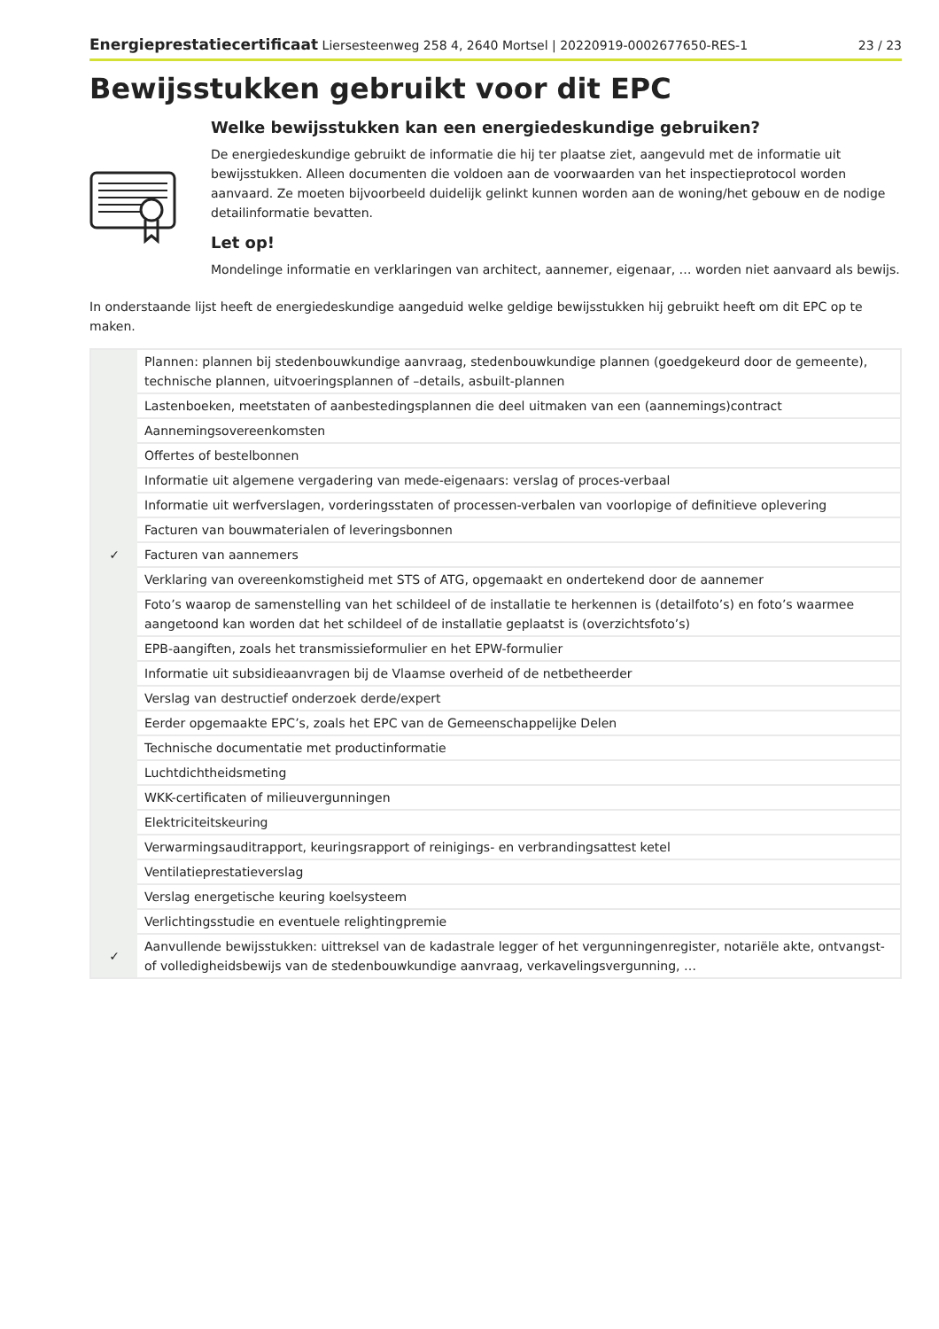Energieprestatiecertificaat Liersesteenweg 258 4, 2640 Mortsel | 20220919-0002677650-RES-1 23 / 23
Bewijsstukken gebruikt voor dit EPC
Welke bewijsstukken kan een energiedeskundige gebruiken?
De energiedeskundige gebruikt de informatie die hij ter plaatse ziet, aangevuld met de informatie uit bewijsstukken. Alleen documenten die voldoen aan de voorwaarden van het inspectieprotocol worden aanvaard. Ze moeten bijvoorbeeld duidelijk gelinkt kunnen worden aan de woning/het gebouw en de nodige detailinformatie bevatten.
Let op!
Mondelinge informatie en verklaringen van architect, aannemer, eigenaar, … worden niet aanvaard als bewijs.
In onderstaande lijst heeft de energiedeskundige aangeduid welke geldige bewijsstukken hij gebruikt heeft om dit EPC op te maken.
| | Plannen: plannen bij stedenbouwkundige aanvraag, stedenbouwkundige plannen (goedgekeurd door de gemeente), technische plannen, uitvoeringsplannen of –details, asbuilt-plannen |
| | Lastenboeken, meetstaten of aanbestedingsplannen die deel uitmaken van een (aannemings)contract |
| | Aannemingsovereenkomsten |
| | Offertes of bestelbonnen |
| | Informatie uit algemene vergadering van mede-eigenaars: verslag of proces-verbaal |
| | Informatie uit werfverslagen, vorderingsstaten of processen-verbalen van voorlopige of definitieve oplevering |
| | Facturen van bouwmaterialen of leveringsbonnen |
| ✓ | Facturen van aannemers |
| | Verklaring van overeenkomstigheid met STS of ATG, opgemaakt en ondertekend door de aannemer |
| | Foto’s waarop de samenstelling van het schildeel of de installatie te herkennen is (detailfoto’s) en foto’s waarmee aangetoond kan worden dat het schildeel of de installatie geplaatst is (overzichtsfoto’s) |
| | EPB-aangiften, zoals het transmissieformulier en het EPW-formulier |
| | Informatie uit subsidieaanvragen bij de Vlaamse overheid of de netbetheerder |
| | Verslag van destructief onderzoek derde/expert |
| | Eerder opgemaakte EPC’s, zoals het EPC van de Gemeenschappelijke Delen |
| | Technische documentatie met productinformatie |
| | Luchtdichtheidsmeting |
| | WKK-certificaten of milieuvergunningen |
| | Elektriciteitskeuring |
| | Verwarmingsauditrapport, keuringsrapport of reinigings- en verbrandingsattest ketel |
| | Ventilatieprestatieverslag |
| | Verslag energetische keuring koelsysteem |
| | Verlichtingsstudie en eventuele relightingpremie |
| ✓ | Aanvullende bewijsstukken: uittreksel van de kadastrale legger of het vergunningenregister, notariële akte, ontvangst- of volledigheidsbewijs van de stedenbouwkundige aanvraag, verkavelingsvergunning, … |